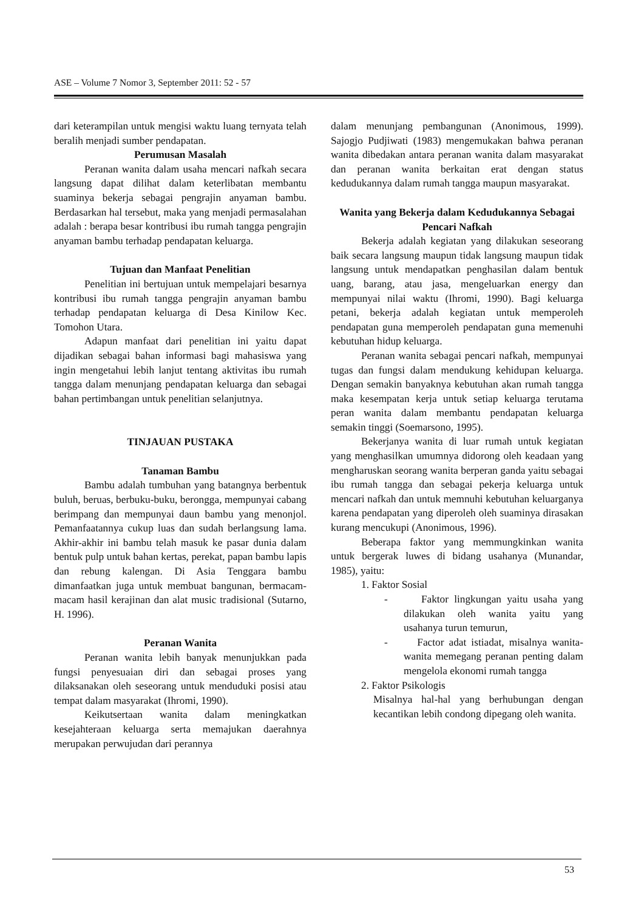ASE – Volume 7 Nomor 3, September 2011: 52 - 57
dari keterampilan untuk mengisi waktu luang ternyata telah beralih menjadi sumber pendapatan.
Perumusan Masalah
Peranan wanita dalam usaha mencari nafkah secara langsung dapat dilihat dalam keterlibatan membantu suaminya bekerja sebagai pengrajin anyaman bambu. Berdasarkan hal tersebut, maka yang menjadi permasalahan adalah : berapa besar kontribusi ibu rumah tangga pengrajin anyaman bambu terhadap pendapatan keluarga.
Tujuan dan Manfaat Penelitian
Penelitian ini bertujuan untuk mempelajari besarnya kontribusi ibu rumah tangga pengrajin anyaman bambu terhadap pendapatan keluarga di Desa Kinilow Kec. Tomohon Utara.
Adapun manfaat dari penelitian ini yaitu dapat dijadikan sebagai bahan informasi bagi mahasiswa yang ingin mengetahui lebih lanjut tentang aktivitas ibu rumah tangga dalam menunjang pendapatan keluarga dan sebagai bahan pertimbangan untuk penelitian selanjutnya.
TINJAUAN PUSTAKA
Tanaman Bambu
Bambu adalah tumbuhan yang batangnya berbentuk buluh, beruas, berbuku-buku, berongga, mempunyai cabang berimpang dan mempunyai daun bambu yang menonjol. Pemanfaatannya cukup luas dan sudah berlangsung lama. Akhir-akhir ini bambu telah masuk ke pasar dunia dalam bentuk pulp untuk bahan kertas, perekat, papan bambu lapis dan rebung kalengan. Di Asia Tenggara bambu dimanfaatkan juga untuk membuat bangunan, bermacam-macam hasil kerajinan dan alat music tradisional (Sutarno, H. 1996).
Peranan Wanita
Peranan wanita lebih banyak menunjukkan pada fungsi penyesuaian diri dan sebagai proses yang dilaksanakan oleh seseorang untuk menduduki posisi atau tempat dalam masyarakat (Ihromi, 1990).
Keikutsertaan wanita dalam meningkatkan kesejahteraan keluarga serta memajukan daerahnya merupakan perwujudan dari perannya
dalam menunjang pembangunan (Anonimous, 1999). Sajogjo Pudjiwati (1983) mengemukakan bahwa peranan wanita dibedakan antara peranan wanita dalam masyarakat dan peranan wanita berkaitan erat dengan status kedudukannya dalam rumah tangga maupun masyarakat.
Wanita yang Bekerja dalam Kedudukannya Sebagai Pencari Nafkah
Bekerja adalah kegiatan yang dilakukan seseorang baik secara langsung maupun tidak langsung maupun tidak langsung untuk mendapatkan penghasilan dalam bentuk uang, barang, atau jasa, mengeluarkan energy dan mempunyai nilai waktu (Ihromi, 1990). Bagi keluarga petani, bekerja adalah kegiatan untuk memperoleh pendapatan guna memperoleh pendapatan guna memenuhi kebutuhan hidup keluarga.
Peranan wanita sebagai pencari nafkah, mempunyai tugas dan fungsi dalam mendukung kehidupan keluarga. Dengan semakin banyaknya kebutuhan akan rumah tangga maka kesempatan kerja untuk setiap keluarga terutama peran wanita dalam membantu pendapatan keluarga semakin tinggi (Soemarsono, 1995).
Bekerjanya wanita di luar rumah untuk kegiatan yang menghasilkan umumnya didorong oleh keadaan yang mengharuskan seorang wanita berperan ganda yaitu sebagai ibu rumah tangga dan sebagai pekerja keluarga untuk mencari nafkah dan untuk memnuhi kebutuhan keluarganya karena pendapatan yang diperoleh oleh suaminya dirasakan kurang mencukupi (Anonimous, 1996).
Beberapa faktor yang memmungkinkan wanita untuk bergerak luwes di bidang usahanya (Munandar, 1985), yaitu:
1. Faktor Sosial
- Faktor lingkungan yaitu usaha yang dilakukan oleh wanita yaitu yang usahanya turun temurun,
- Factor adat istiadat, misalnya wanita-wanita memegang peranan penting dalam mengelola ekonomi rumah tangga
2. Faktor Psikologis
Misalnya hal-hal yang berhubungan dengan kecantikan lebih condong dipegang oleh wanita.
53